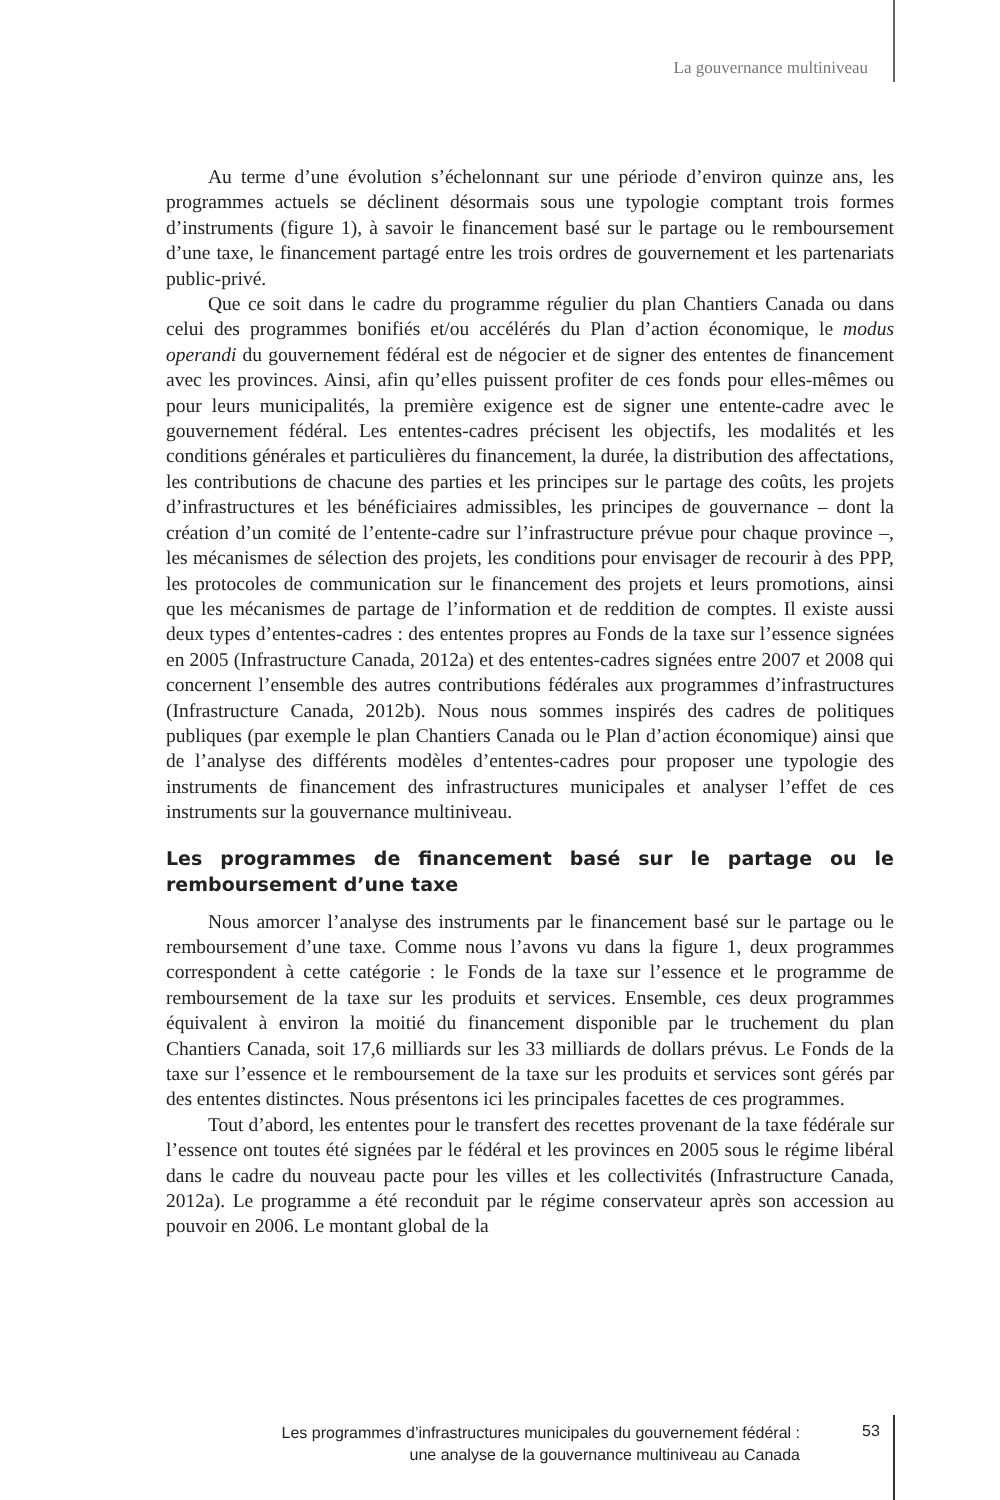La gouvernance multiniveau
Au terme d’une évolution s’échelonnant sur une période d’environ quinze ans, les programmes actuels se déclinent désormais sous une typologie comptant trois formes d’instruments (figure 1), à savoir le financement basé sur le partage ou le remboursement d’une taxe, le financement partagé entre les trois ordres de gouvernement et les partenariats public-privé.
Que ce soit dans le cadre du programme régulier du plan Chantiers Canada ou dans celui des programmes bonifiés et/ou accélérés du Plan d’action économique, le modus operandi du gouvernement fédéral est de négocier et de signer des ententes de financement avec les provinces. Ainsi, afin qu’elles puissent profiter de ces fonds pour elles-mêmes ou pour leurs municipalités, la première exigence est de signer une entente-cadre avec le gouvernement fédéral. Les ententes-cadres précisent les objectifs, les modalités et les conditions générales et particulières du financement, la durée, la distribution des affectations, les contributions de chacune des parties et les principes sur le partage des coûts, les projets d’infrastructures et les bénéficiaires admissibles, les principes de gouvernance – dont la création d’un comité de l’entente-cadre sur l’infrastructure prévue pour chaque province –, les mécanismes de sélection des projets, les conditions pour envisager de recourir à des PPP, les protocoles de communication sur le financement des projets et leurs promotions, ainsi que les mécanismes de partage de l’information et de reddition de comptes. Il existe aussi deux types d’ententes-cadres : des ententes propres au Fonds de la taxe sur l’essence signées en 2005 (Infrastructure Canada, 2012a) et des ententes-cadres signées entre 2007 et 2008 qui concernent l’ensemble des autres contributions fédérales aux programmes d’infrastructures (Infrastructure Canada, 2012b). Nous nous sommes inspirés des cadres de politiques publiques (par exemple le plan Chantiers Canada ou le Plan d’action économique) ainsi que de l’analyse des différents modèles d’ententes-cadres pour proposer une typologie des instruments de financement des infrastructures municipales et analyser l’effet de ces instruments sur la gouvernance multiniveau.
Les programmes de financement basé sur le partage ou le remboursement d’une taxe
Nous amorcer l’analyse des instruments par le financement basé sur le partage ou le remboursement d’une taxe. Comme nous l’avons vu dans la figure 1, deux programmes correspondent à cette catégorie : le Fonds de la taxe sur l’essence et le programme de remboursement de la taxe sur les produits et services. Ensemble, ces deux programmes équivalent à environ la moitié du financement disponible par le truchement du plan Chantiers Canada, soit 17,6 milliards sur les 33 milliards de dollars prévus. Le Fonds de la taxe sur l’essence et le remboursement de la taxe sur les produits et services sont gérés par des ententes distinctes. Nous présentons ici les principales facettes de ces programmes.
Tout d’abord, les ententes pour le transfert des recettes provenant de la taxe fédérale sur l’essence ont toutes été signées par le fédéral et les provinces en 2005 sous le régime libéral dans le cadre du nouveau pacte pour les villes et les collectivités (Infrastructure Canada, 2012a). Le programme a été reconduit par le régime conservateur après son accession au pouvoir en 2006. Le montant global de la
Les programmes d’infrastructures municipales du gouvernement fédéral :
une analyse de la gouvernance multiniveau au Canada
53